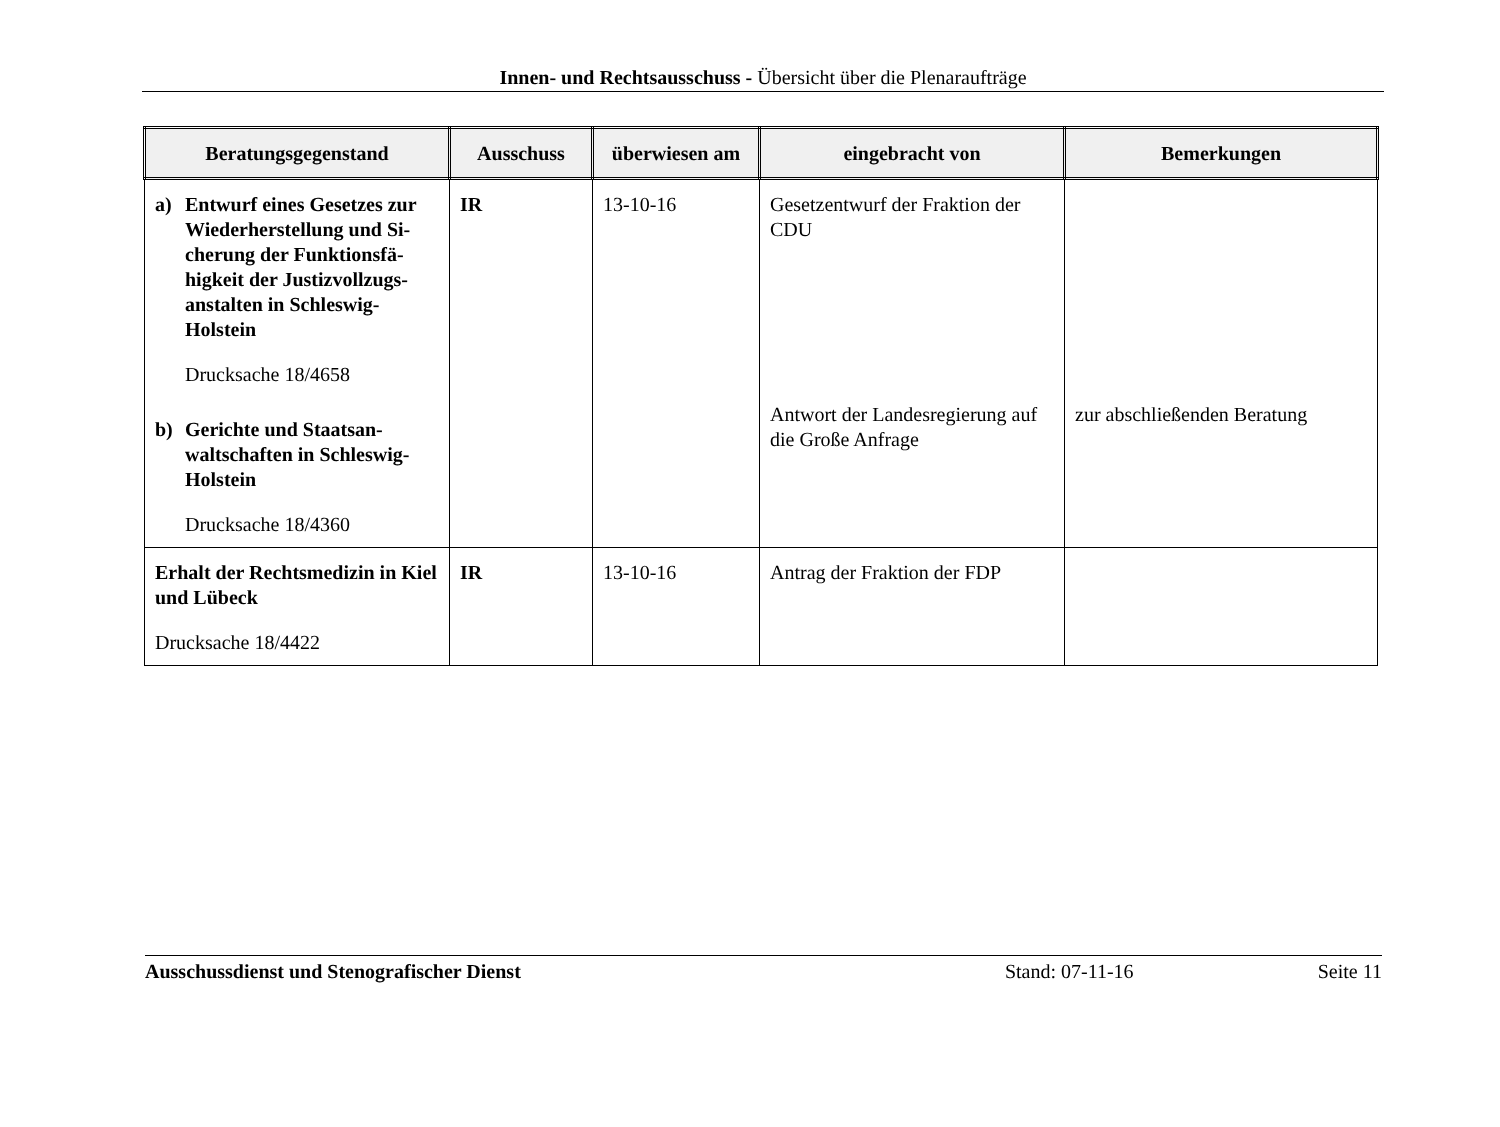Innen- und Rechtsausschuss - Übersicht über die Plenaraufträge
| Beratungsgegenstand | Ausschuss | überwiesen am | eingebracht von | Bemerkungen |
| --- | --- | --- | --- | --- |
| a) Entwurf eines Gesetzes zur Wiederherstellung und Si-cherung der Funktionsfä-higkeit der Justizvollzugs-anstalten in Schleswig-Holstein Drucksache 18/4658 b) Gerichte und Staatsan-waltschaften in Schleswig-Holstein Drucksache 18/4360 | IR | 13-10-16 | Gesetzentwurf der Fraktion der CDU Antwort der Landesregierung auf die Große Anfrage | zur abschließenden Beratung |
| Erhalt der Rechtsmedizin in Kiel und Lübeck Drucksache 18/4422 | IR | 13-10-16 | Antrag der Fraktion der FDP | |
Ausschussdienst und Stenografischer Dienst Stand: 07-11-16 Seite 11